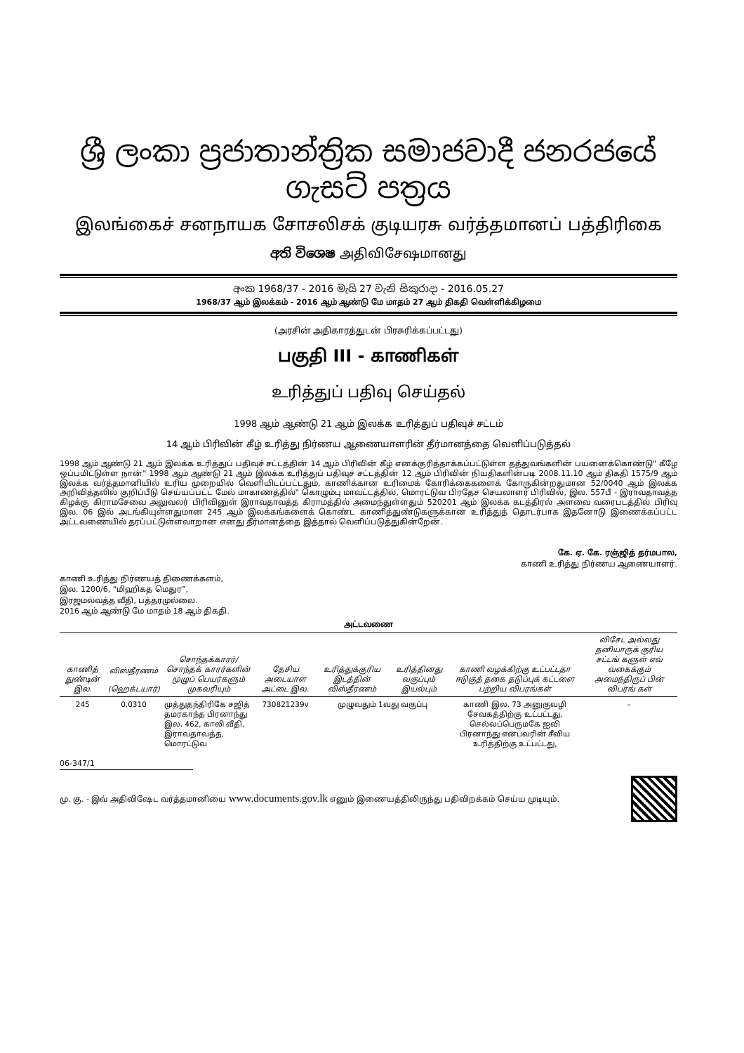ශ්‍රී ලංකා ප්‍රජාතාන්ත්‍රික සමාජවාදී ජනරජයේ ගැසට් පත්‍රය
இலங்கைச் சனநாயக சோசலிசக் குடியரசு வர்த்தமானப் பத்திரிகை
අති විශෙෂ அதிவிசேஷமானது
අංක 1968/37 - 2016 මැයි 27 වැනි සිකුරාදා - 2016.05.27
1968/37 ஆம் இலக்கம் - 2016 ஆம் ஆண்டு மே மாதம் 27 ஆம் திகதி வெள்ளிக்கிழமை
(அரசின் அதிகாரத்துடன் பிரசுரிக்கப்பட்டது)
பகுதி III - காணிகள்
உரித்துப் பதிவு செய்தல்
1998 ஆம் ஆண்டு 21 ஆம் இலக்க உரித்துப் பதிவுச் சட்டம்
14 ஆம் பிரிவின் கீழ் உரித்து நிர்ணய ஆணையாளரின் தீர்மானத்தை வெளிப்படுத்தல்
1998 ஆம் ஆண்டு 21 ஆம் இலக்க உரித்துப் பதிவுச் சட்டத்தின் 14 ஆம் பிரிவின் கீழ் எனக்குரித்தாக்கப்பட்டுள்ள தத்துவங்களின் பயனைக்கொண்டு" கீழே ஒப்பமிட்டுள்ள நான்" 1998 ஆம் ஆண்டு 21 ஆம் இலக்க உரித்துப் பதிவுச் சட்டத்தின் 12 ஆம் பிரிவின் நியதிகளின்படி 2008.11.10 ஆம் திகதி 1575/9 ஆம் இலக்க வர்த்தமானியில் உரிய முறையில் வெளியிடப்பட்டதும், காணிக்கான உரிமைக் கோரிக்கைகளைக் கோருகின்றதுமான 52/0040 ஆம் இலக்க அறிவித்தலில் குறிப்பீடு செய்யப்பட்ட மேல் மாகாணத்தில்" கொழும்பு மாவட்டத்தில், மொரட்டுவ பிரதேச செயலாளர் பிரிவில், இல. 557பீ - இராவதாவத்த கிழக்கு கிராமசேவை அலுவலர் பிரிவினுள் இராவதாவத்த கிராமத்தில் அமைந்துள்ளதும் 520201 ஆம் இலக்க கடத்திரல் அளவை வரைபடத்தில் பிரிவு இல. 06 இல் அடங்கியுள்ளதுமான 245 ஆம் இலக்கங்களைக் கொண்ட காணித்துண்டுகளுக்கான உரித்துத் தொடர்பாக இதனோடு இணைக்கப்பட்ட அட்டவணையில் தரப்பட்டுள்ளவாறான எனது தீர்மானத்தை இத்தால் வெளிப்படுத்துகின்றேன்.
கே. ஏ. கே. ரஞ்ஜித் தர்மபால,
காணி உரித்து நிர்ணய ஆணையாளர்.
காணி உரித்து நிர்ணயத் திணைக்களம்,
இல. 1200/6, “மிஹிகத மெதுர”,
இரஜமல்வத்த வீதி, பத்தரமுல்லை.
2016 ஆம் ஆண்டு மே மாதம் 18 ஆம் திகதி.
அட்டவணை
| காணித் துண்டின் இல. | விஸ்தீரணம் (ஹெக்டயார்) | சொந்தக்காரர்/ சொந்தக் காரர்களின் முழுப் பெயர்களும் முகவரியும் | தேசிய அடையாள அட்டை இல. | உரித்துக்குரிய இடத்தின் விஸ்தீரணம் | உரித்தினது வகுப்பும் இயல்பும் | காணி வழக்கிற்கு உட்பட்டதா ஈடுகுத் தகை தடுப்புக் கட்டளை பற்றிய விபரங்கள் | விசேட அல்லது தனியாருக் குரிய சட்டங் களுள் எவ் வகைக்கும் அமைந்திருப் பின் விபரங் கள் |
| --- | --- | --- | --- | --- | --- | --- | --- |
| 245 | 0.0310 | முத்துதந்திரிகே சஜித் தமரகாந்த பிரனாந்து இல. 462, காலி வீதி, இராவதாவத்த, மொரட்டுவ | 730821239v | முழுவதும் 1வது வகுப்பு | | காணி இல. 73 அனுகுவழி சேவகத்திற்கு உட்பட்டது, செல்லப்பெருமகே ஐவி பிரனாந்து என்பவரின் சீவிய உரித்திற்கு உட்பட்டது, | – |
06-347/1
மு. கு. - இவ் அதிவிஷேட வர்த்தமானியை www.documents.gov.lk எனும் இணையத்திலிருந்து பதிவிறக்கம் செய்ய முடியும்.